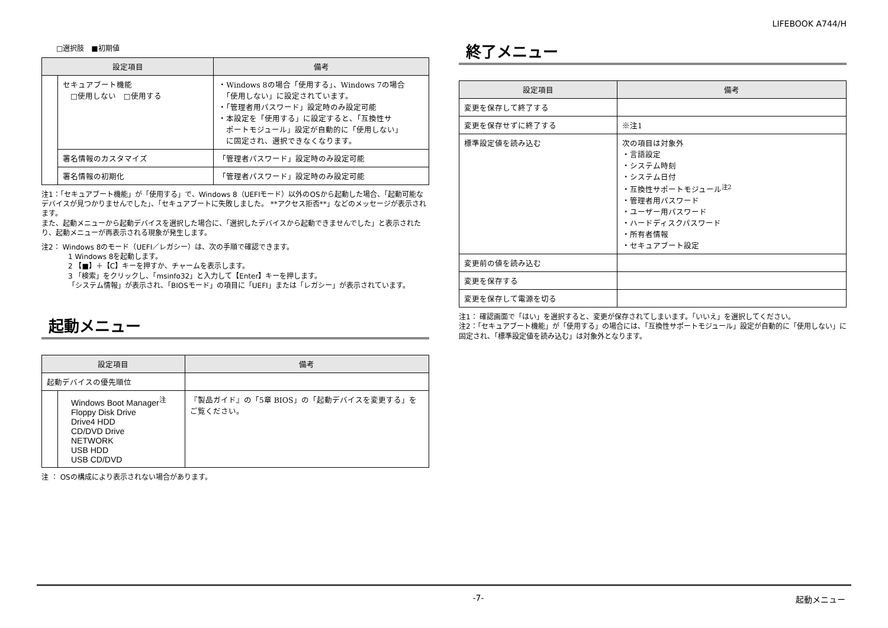LIFEBOOK A744/H
□選択肢　■初期値
| 設定項目 | | 備考 |
| --- | --- | --- |
| | セキュアブート機能 □使用しない □使用する | ・Windows 8の場合「使用する」、Windows 7の場合 「使用しない」に設定されています。 ・「管理者用パスワード」設定時のみ設定可能 ・本設定を「使用する」に設定すると、「互換性サ ポートモジュール」設定が自動的に「使用しない」 に固定され、選択できなくなります。 |
| | 署名情報のカスタマイズ | 「管理者パスワード」設定時のみ設定可能 |
| | 署名情報の初期化 | 「管理者パスワード」設定時のみ設定可能 |
注1：「セキュアブート機能」が「使用する」で、Windows 8（UEFIモード）以外のOSから起動した場合、「起動可能なデバイスが見つかりませんでした」、「セキュアブートに失敗しました。 **アクセス拒否**」などのメッセージが表示されます。
また、起動メニューから起動デバイスを選択した場合に、「選択したデバイスから起動できませんでした」と表示されたり、起動メニューが再表示される現象が発生します。
注2： Windows 8のモード（UEFI／レガシー）は、次の手順で確認できます。
1 Windows 8を起動します。
2 【■】＋【C】キーを押すか、チャームを表示します。
3 「検索」をクリックし、「msinfo32」と入力して【Enter】キーを押します。
「システム情報」が表示され、「BIOSモード」の項目に「UEFI」または「レガシー」が表示されています。
起動メニュー
| 設定項目 | | 備考 |
| --- | --- | --- |
| 起動デバイスの優先順位 | | |
| | Windows Boot Manager<sup>注</sup> Floppy Disk Drive Drive4 HDD CD/DVD Drive NETWORK USB HDD USB CD/DVD | 『製品ガイド』の「5章 BIOS」の「起動デバイスを変更する」をご覧ください。 |
注 ： OSの構成により表示されない場合があります。
終了メニュー
| 設定項目 | 備考 |
| --- | --- |
| 変更を保存して終了する | |
| 変更を保存せずに終了する | ※注1 |
| 標準設定値を読み込む | 次の項目は対象外 ・言語設定 ・システム時刻 ・システム日付 ・互換性サポートモジュール<sup>注2</sup> ・管理者用パスワード ・ユーザー用パスワード ・ハードディスクパスワード ・所有者情報 ・セキュアブート設定 |
| 変更前の値を読み込む | |
| 変更を保存する | |
| 変更を保存して電源を切る | |
注1： 確認画面で「はい」を選択すると、変更が保存されてしまいます。「いいえ」を選択してください。
注2：「セキュアブート機能」が「使用する」の場合には、「互換性サポートモジュール」設定が自動的に「使用しない」に固定され、「標準設定値を読み込む」は対象外となります。
-7- 起動メニュー